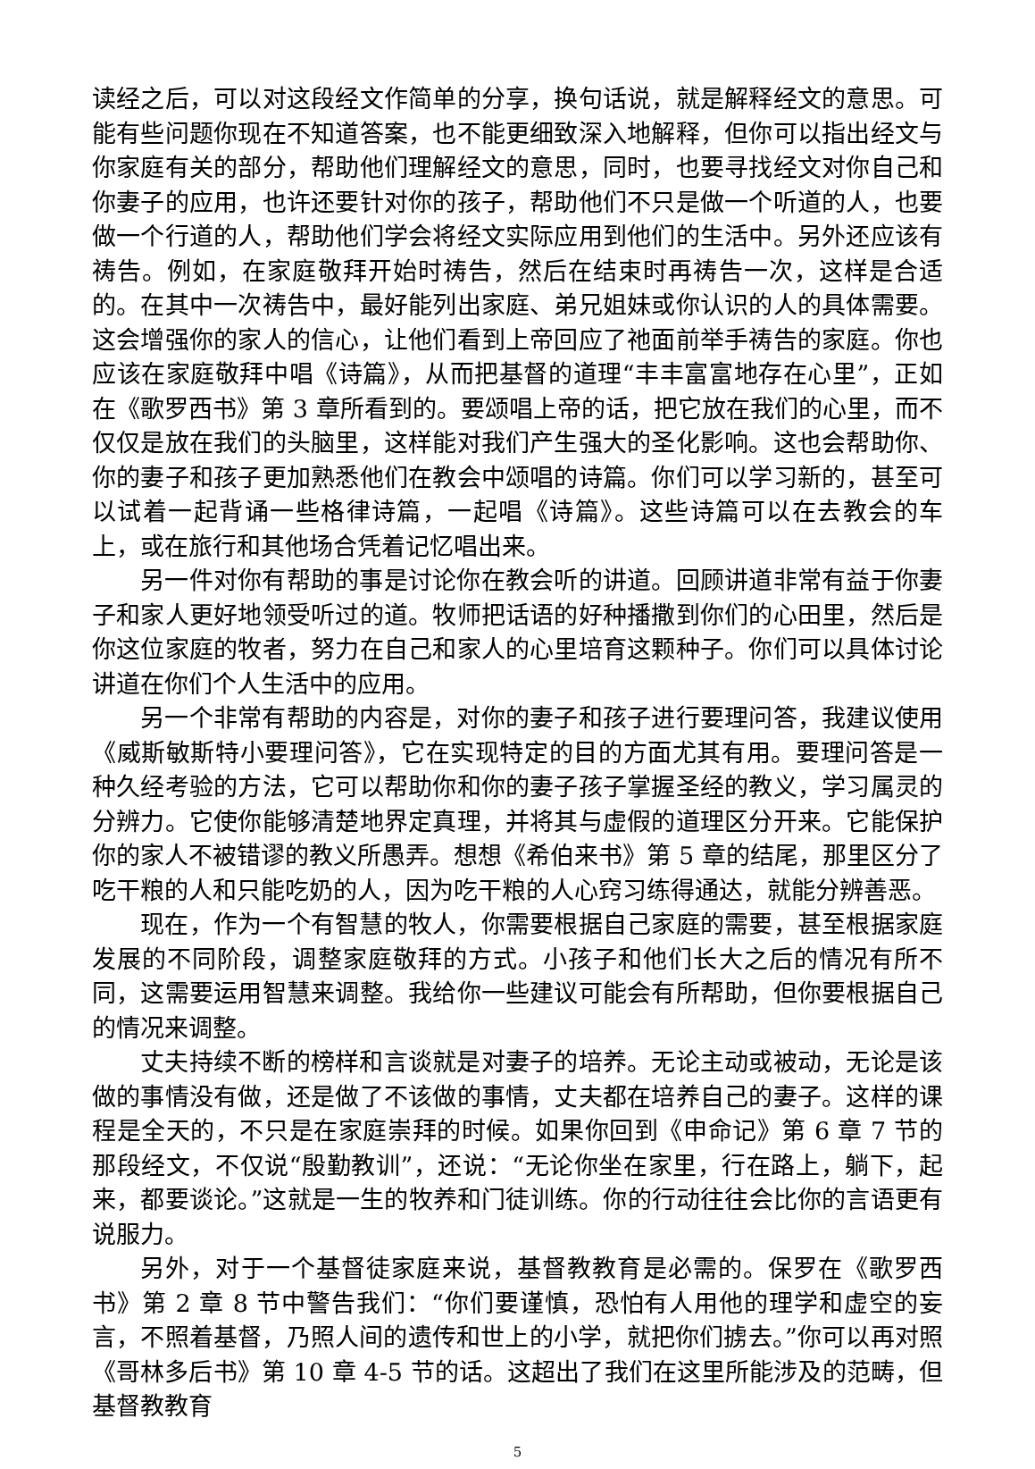读经之后，可以对这段经文作简单的分享，换句话说，就是解释经文的意思。可能有些问题你现在不知道答案，也不能更细致深入地解释，但你可以指出经文与你家庭有关的部分，帮助他们理解经文的意思，同时，也要寻找经文对你自己和你妻子的应用，也许还要针对你的孩子，帮助他们不只是做一个听道的人，也要做一个行道的人，帮助他们学会将经文实际应用到他们的生活中。另外还应该有祷告。例如，在家庭敬拜开始时祷告，然后在结束时再祷告一次，这样是合适的。在其中一次祷告中，最好能列出家庭、弟兄姐妹或你认识的人的具体需要。这会增强你的家人的信心，让他们看到上帝回应了祂面前举手祷告的家庭。你也应该在家庭敬拜中唱《诗篇》，从而把基督的道理“丰丰富富地存在心里”，正如在《歌罗西书》第 3 章所看到的。要颂唱上帝的话，把它放在我们的心里，而不仅仅是放在我们的头脑里，这样能对我们产生强大的圣化影响。这也会帮助你、你的妻子和孩子更加熟悉他们在教会中颂唱的诗篇。你们可以学习新的，甚至可以试着一起背诵一些格律诗篇，一起唱《诗篇》。这些诗篇可以在去教会的车上，或在旅行和其他场合凭着记忆唱出来。
另一件对你有帮助的事是讨论你在教会听的讲道。回顾讲道非常有益于你妻子和家人更好地领受听过的道。牧师把话语的好种播撒到你们的心田里，然后是你这位家庭的牧者，努力在自己和家人的心里培育这颗种子。你们可以具体讨论讲道在你们个人生活中的应用。
另一个非常有帮助的内容是，对你的妻子和孩子进行要理问答，我建议使用《威斯敏斯特小要理问答》，它在实现特定的目的方面尤其有用。要理问答是一种久经考验的方法，它可以帮助你和你的妻子孩子掌握圣经的教义，学习属灵的分辨力。它使你能够清楚地界定真理，并将其与虚假的道理区分开来。它能保护你的家人不被错谬的教义所愚弄。想想《希伯来书》第 5 章的结尾，那里区分了吃干粮的人和只能吃奶的人，因为吃干粮的人心窍习练得通达，就能分辨善恶。
现在，作为一个有智慧的牧人，你需要根据自己家庭的需要，甚至根据家庭发展的不同阶段，调整家庭敬拜的方式。小孩子和他们长大之后的情况有所不同，这需要运用智慧来调整。我给你一些建议可能会有所帮助，但你要根据自己的情况来调整。
丈夫持续不断的榜样和言谈就是对妻子的培养。无论主动或被动，无论是该做的事情没有做，还是做了不该做的事情，丈夫都在培养自己的妻子。这样的课程是全天的，不只是在家庭崇拜的时候。如果你回到《申命记》第 6 章 7 节的那段经文，不仅说“殷勤教训”，还说：“无论你坐在家里，行在路上，躺下，起来，都要谈论。”这就是一生的牧养和门徒训练。你的行动往往会比你的言语更有说服力。
另外，对于一个基督徒家庭来说，基督教教育是必需的。保罗在《歌罗西书》第 2 章 8 节中警告我们：“你们要谨慎，恐怕有人用他的理学和虚空的妄言，不照着基督，乃照人间的遗传和世上的小学，就把你们掳去。”你可以再对照《哥林多后书》第 10 章 4-5 节的话。这超出了我们在这里所能涉及的范畴，但基督教教育
5